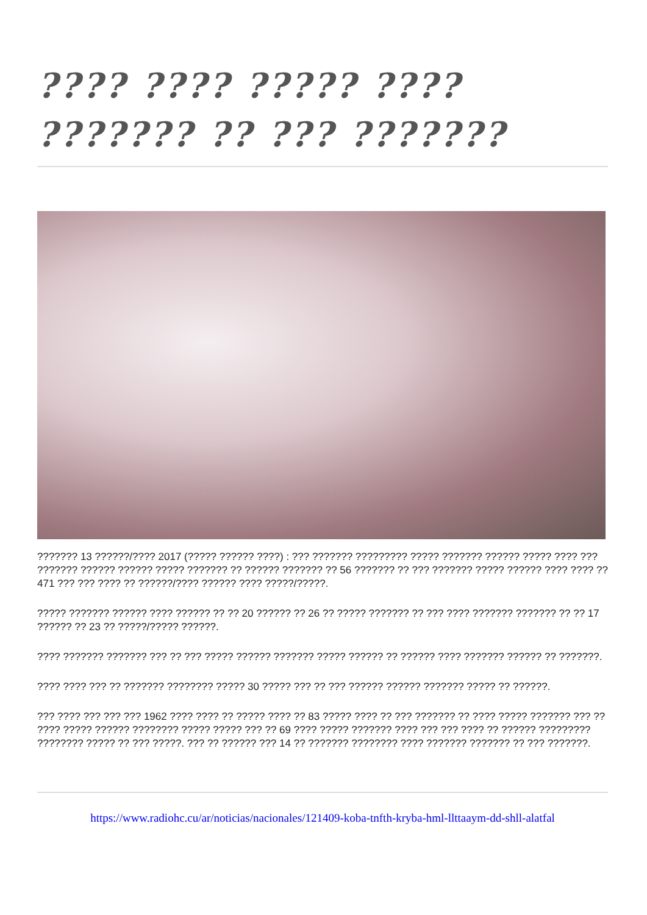???? ???? ????? ???? ??????? ?? ??? ???????
??????? 13 ??????/???? 2017 (????? ?????? ????) : ??? ??????? ????????? ????? ??????? ?????? ????? ???? ??? ??????? ?????? ?????? ????? ??????? ?? ?????? ??????? ?? 56 ??????? ?? ??? ??????? ????? ?????? ???? ???? ?? 471 ??? ??? ???? ?? ??????/???? ?????? ???? ?????/?????.
????? ??????? ?????? ???? ?????? ?? ?? 20 ?????? ?? 26 ?? ????? ??????? ?? ??? ???? ??????? ??????? ?? ?? 17 ?????? ?? 23 ?? ?????/????? ??????.
???? ??????? ??????? ??? ?? ??? ????? ?????? ??????? ????? ?????? ?? ?????? ???? ??????? ?????? ?? ???????.
???? ???? ??? ?? ??????? ???????? ????? 30 ????? ??? ?? ??? ?????? ?????? ??????? ????? ?? ??????.
??? ???? ??? ??? ??? 1962 ???? ???? ?? ????? ???? ?? 83 ????? ???? ?? ??? ??????? ?? ???? ????? ??????? ??? ?? ???? ????? ?????? ???????? ????? ????? ??? ?? 69 ???? ????? ??????? ???? ??? ??? ???? ?? ?????? ????????? ???????? ????? ?? ??? ?????. ??? ?? ?????? ??? 14 ?? ??????? ???????? ???? ??????? ??????? ?? ??? ???????.
https://www.radiohc.cu/ar/noticias/nacionales/121409-koba-tnfth-kryba-hml-llttaaym-dd-shll-alatfal